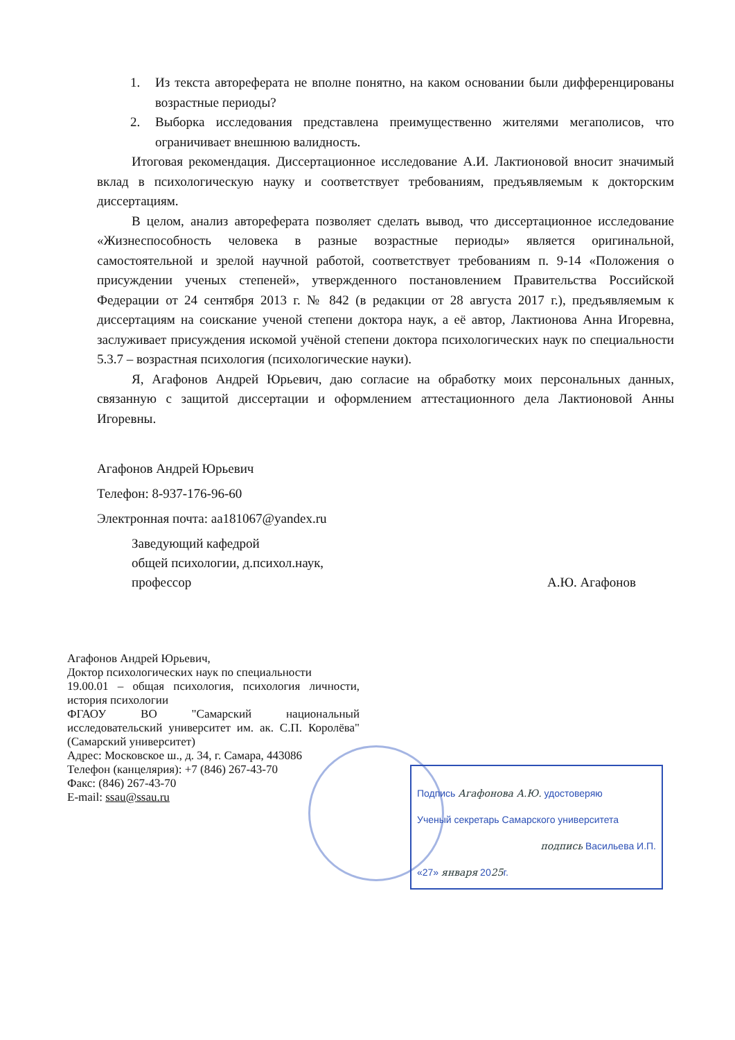1. Из текста автореферата не вполне понятно, на каком основании были дифференцированы возрастные периоды?
2. Выборка исследования представлена преимущественно жителями мегаполисов, что ограничивает внешнюю валидность.
Итоговая рекомендация. Диссертационное исследование А.И. Лактионовой вносит значимый вклад в психологическую науку и соответствует требованиям, предъявляемым к докторским диссертациям.
В целом, анализ автореферата позволяет сделать вывод, что диссертационное исследование «Жизнеспособность человека в разные возрастные периоды» является оригинальной, самостоятельной и зрелой научной работой, соответствует требованиям п. 9-14 «Положения о присуждении ученых степеней», утвержденного постановлением Правительства Российской Федерации от 24 сентября 2013 г. № 842 (в редакции от 28 августа 2017 г.), предъявляемым к диссертациям на соискание ученой степени доктора наук, а её автор, Лактионова Анна Игоревна, заслуживает присуждения искомой учёной степени доктора психологических наук по специальности 5.3.7 – возрастная психология (психологические науки).
Я, Агафонов Андрей Юрьевич, даю согласие на обработку моих персональных данных, связанную с защитой диссертации и оформлением аттестационного дела Лактионовой Анны Игоревны.
Агафонов Андрей Юрьевич
Телефон: 8-937-176-96-60
Электронная почта: aa181067@yandex.ru
Заведующий кафедрой
общей психологии, д.психол.наук,
профессор
А.Ю. Агафонов
Агафонов Андрей Юрьевич,
Доктор психологических наук по специальности
19.00.01 – общая психология, психология личности, история психологии
ФГАОУ ВО "Самарский национальный исследовательский университет им. ак. С.П. Королёва" (Самарский университет)
Адрес: Московское ш., д. 34, г. Самара, 443086
Телефон (канцелярия): +7 (846) 267-43-70
Факс: (846) 267-43-70
E-mail: ssau@ssau.ru
Подпись Агафонова А.Ю. удостоверяю
Ученый секретарь Самарского университета
подпись Васильева И.П.
«27» января 2025г.